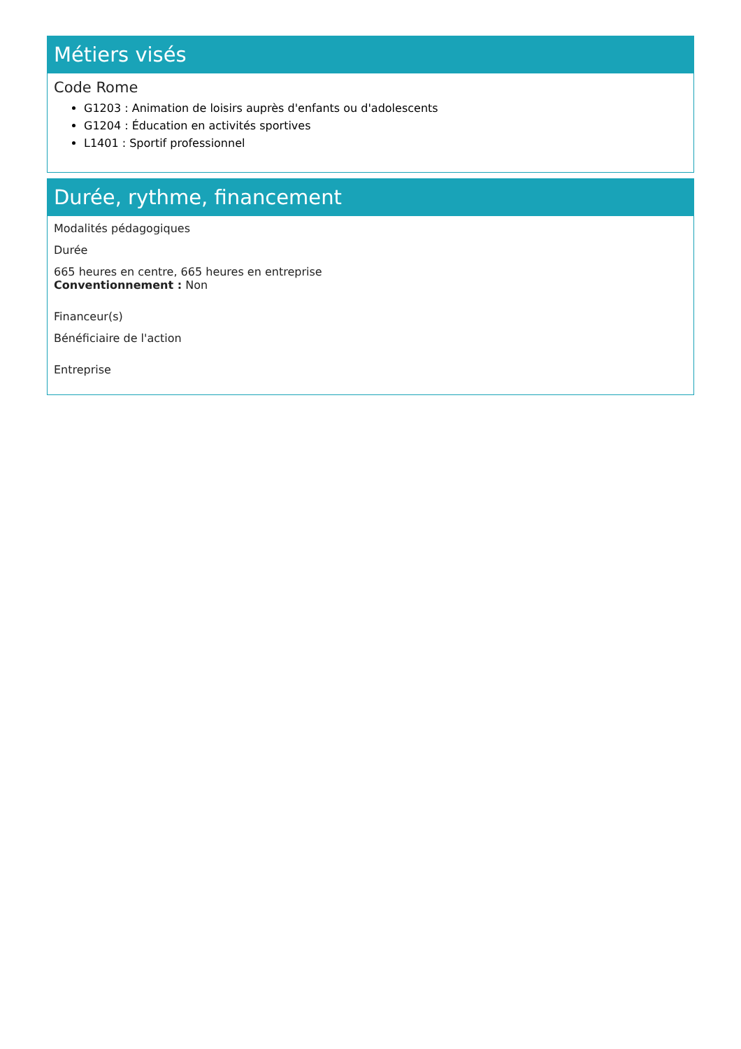Métiers visés
Code Rome
G1203 : Animation de loisirs auprès d'enfants ou d'adolescents
G1204 : Éducation en activités sportives
L1401 : Sportif professionnel
Durée, rythme, financement
Modalités pédagogiques
Durée
665 heures en centre, 665 heures en entreprise
Conventionnement : Non
Financeur(s)
Bénéficiaire de l'action
Entreprise